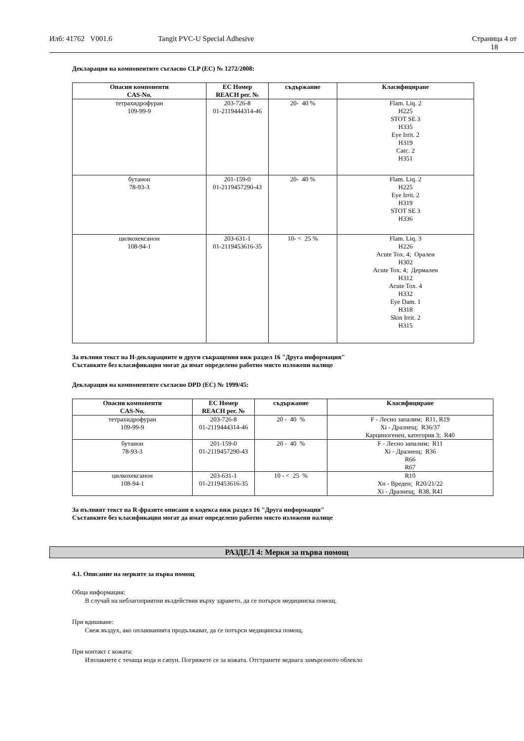Илб: 41762 V001.6 Tangit PVC-U Special Adhesive Страница 4 от
18
Декларация на компонентите съгласно CLP (EC) № 1272/2008:
| Опасни компоненти CAS-No. | EC Номер REACH рег. № | съдържание | Класифициране |
| --- | --- | --- | --- |
| тетрахидрофуран 109-99-9 | 203-726-8 01-2119444314-46 | 20- 40 % | Flam. Liq. 2 H225 STOT SE 3 H335 Eye Irrit. 2 H319 Carc. 2 H351 |
| бутанон 78-93-3 | 201-159-0 01-2119457290-43 | 20- 40 % | Flam. Liq. 2 H225 Eye Irrit. 2 H319 STOT SE 3 H336 |
| цилкохексанон 108-94-1 | 203-631-1 01-2119453616-35 | 10- < 25 % | Flam. Liq. 3 H226 Acute Tox. 4; Орален H302 Acute Tox. 4; Дермален H312 Acute Tox. 4 H332 Eye Dam. 1 H318 Skin Irrit. 2 H315 |
За пълния текст на H-декларациите и други съкращения виж раздел 16 "Друга информация"
Съставките без класификация могат да имат определено работно място изложени налице
Декларация на компонентите съгласно DPD (EC) № 1999/45:
| Опасни компоненти CAS-No. | EC Номер REACH рег. № | съдържание | Класифициране |
| --- | --- | --- | --- |
| тетрахидрофуран 109-99-9 | 203-726-8 01-2119444314-46 | 20 - 40 % | F - Лесно запалим; R11, R19 Xi - Дразнещ; R36/37 Карциногенен, категория 3; R40 |
| бутанон 78-93-3 | 201-159-0 01-2119457290-43 | 20 - 40 % | F - Лесно запалим; R11 Xi - Дразнещ; R36 R66 R67 |
| цилкохексанон 108-94-1 | 203-631-1 01-2119453616-35 | 10 - < 25 % | R10 Xn - Вреден; R20/21/22 Xi - Дразнещ; R38, R41 |
За пълният текст на R-фразите описани в кодекса виж раздел 16 "Друга информация"
Съставките без класификация могат да имат определено работно място изложени налице
РАЗДЕЛ 4: Мерки за първа помощ
4.1. Описание на мерките за първа помощ
Обща информация:
В случай на неблагоприятни въздействия върху здравето, да се потърси медицинска помощ.
При вдишване:
Свеж въздух, ако оплакванията продължават, да се потърси медицинска помощ.
При контакт с кожата:
Изплакнете с течаща вода и сапун. Погрижете се за кожата. Отстранете веднага замърсеното облекло